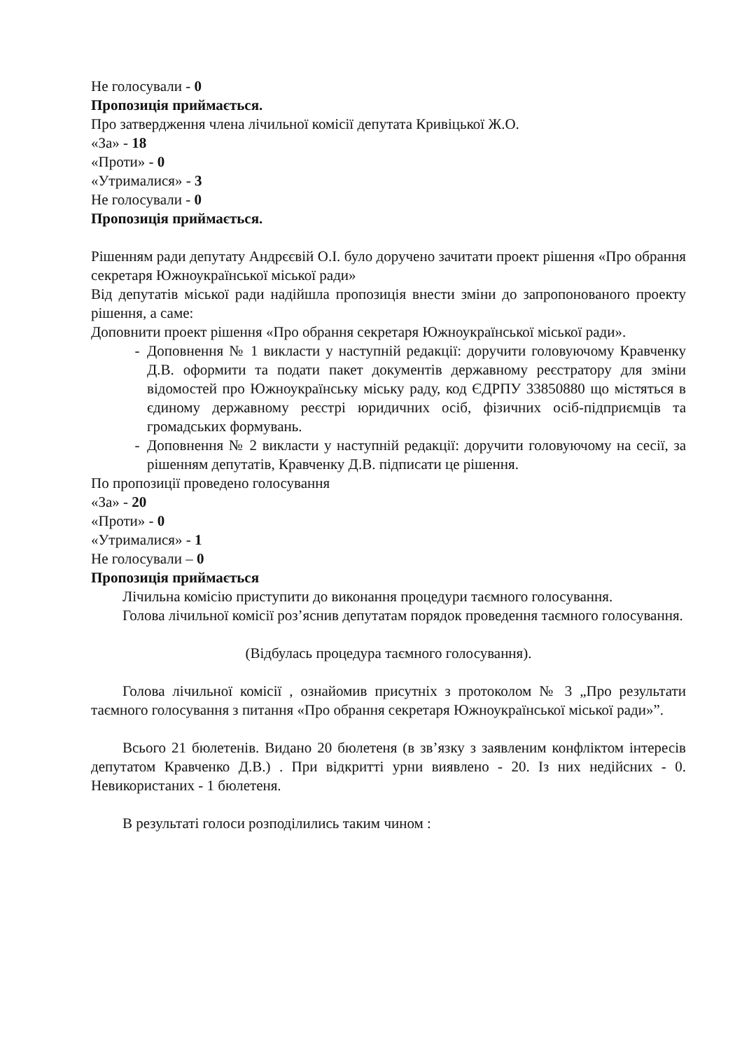Не голосували - 0
Пропозиція приймається.
Про затвердження члена лічильної комісії депутата Кривіцької Ж.О.
«За» - 18
«Проти» - 0
«Утрималися» - 3
Не голосували - 0
Пропозиція приймається.
Рішенням ради депутату Андрєєвій О.І. було доручено зачитати проект рішення «Про обрання секретаря Южноукраїнської міської ради»
Від депутатів міської ради надійшла пропозиція внести зміни до запропонованого проекту рішення, а саме:
Доповнити проект рішення «Про обрання секретаря Южноукраїнської міської ради».
Доповнення № 1 викласти у наступній редакції: доручити головуючому Кравченку Д.В. оформити та подати пакет документів державному реєстратору для зміни відомостей про Южноукраїнську міську раду, код ЄДРПУ 33850880 що містяться в єдиному державному реєстрі юридичних осіб, фізичних осіб-підприємців та громадських формувань.
Доповнення № 2 викласти у наступній редакції: доручити головуючому на сесії, за рішенням депутатів, Кравченку Д.В. підписати це рішення.
По пропозиції проведено голосування
«За» - 20
«Проти» - 0
«Утрималися» - 1
Не голосували – 0
Пропозиція приймається
Лічильна комісію приступити до виконання процедури таємного голосування.
Голова лічильної комісії роз’яснив депутатам порядок проведення таємного голосування.
(Відбулась процедура таємного голосування).
Голова лічильної комісії , ознайомив присутніх з протоколом № 3 „Про результати таємного голосування з питання «Про обрання секретаря Южноукраїнської міської ради»”.
Всього 21 бюлетенів. Видано 20 бюлетеня (в зв’язку з заявленим конфліктом інтересів депутатом Кравченко Д.В.) . При відкритті урни виявлено - 20. Із них недійсних - 0. Невикористаних - 1 бюлетеня.
В результаті голоси розподілились таким чином :